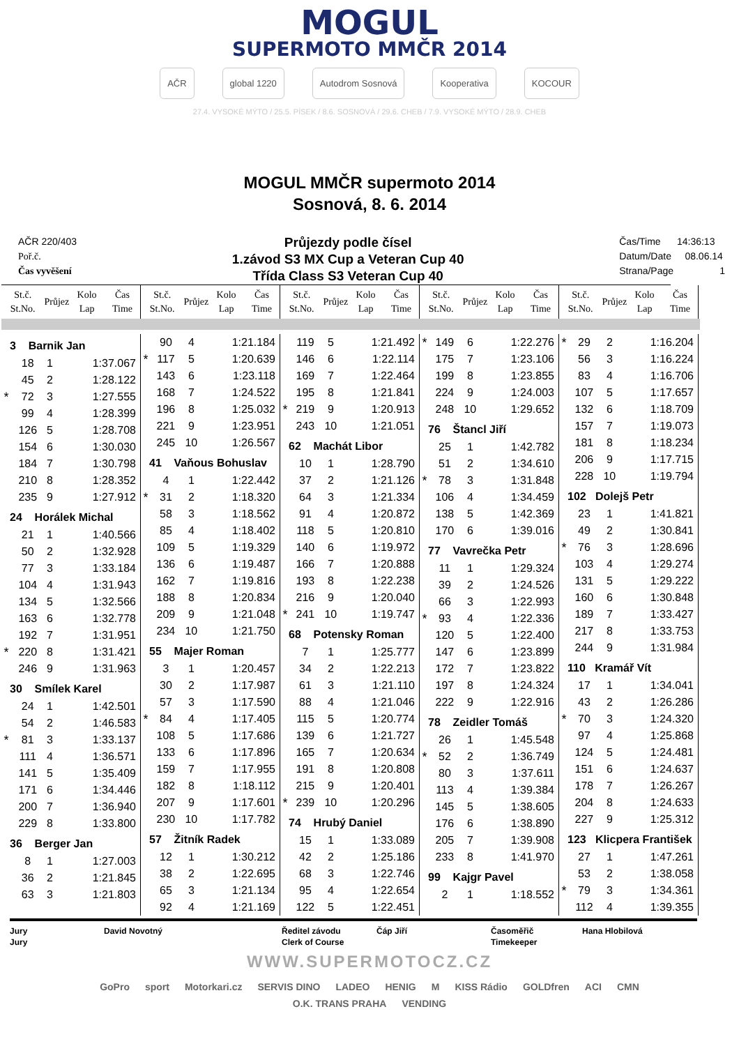MOGUL
SUPERMOTO MMČR 2014
AČR global 1220 Autodrom Sosnová Kooperativa KOCOUR
27.4. VYSOKÉ MÝTO / 25.5. PÍSEK / 8.6. SOSNOVÁ / 29.6. CHEB / 7.9. VYSOKÉ MÝTO / 28.9. CHEB
MOGUL MMČR supermoto 2014
Sosnová, 8. 6. 2014
AČR 220/403
Poř.č.
Čas vyvěšení
Průjezdy podle čísel
1.závod S3 MX Cup a Veteran Cup 40
Třída Class S3 Veteran Cup 40
Čas/Time 14:36:13
Datum/Date 08.06.14
Strana/Page 1
| St.č. St.No. | Průjez | Kolo Lap | Čas Time |
| --- | --- | --- | --- |
| St.č. St.No. | Průjez | Kolo Lap | Čas Time |
| --- | --- | --- | --- |
| St.č. St.No. | Průjez | Kolo Lap | Čas Time |
| --- | --- | --- | --- |
| St.č. St.No. | Průjez | Kolo Lap | Čas Time |
| --- | --- | --- | --- |
| St.č. St.No. | Průjez | Kolo Lap | Čas Time |
| --- | --- | --- | --- |
| 3 Barnik Jan | | | |
| | 18 | 1 | 1:37.067 |
| | 45 | 2 | 1:28.122 |
| * | 72 | 3 | 1:27.555 |
| | 99 | 4 | 1:28.399 |
| | 126 | 5 | 1:28.708 |
| | 154 | 6 | 1:30.030 |
| | 184 | 7 | 1:30.798 |
| | 210 | 8 | 1:28.352 |
| | 235 | 9 | 1:27.912 |
| 24 Horálek Michal | | | |
| | 21 | 1 | 1:40.566 |
| | 50 | 2 | 1:32.928 |
| | 77 | 3 | 1:33.184 |
| | 104 | 4 | 1:31.943 |
| | 134 | 5 | 1:32.566 |
| | 163 | 6 | 1:32.778 |
| | 192 | 7 | 1:31.951 |
| * | 220 | 8 | 1:31.421 |
| | 246 | 9 | 1:31.963 |
| 30 Smílek Karel | | | |
| | 24 | 1 | 1:42.501 |
| | 54 | 2 | 1:46.583 |
| * | 81 | 3 | 1:33.137 |
| | 111 | 4 | 1:36.571 |
| | 141 | 5 | 1:35.409 |
| | 171 | 6 | 1:34.446 |
| | 200 | 7 | 1:36.940 |
| | 229 | 8 | 1:33.800 |
| 36 Berger Jan | | | |
| | 8 | 1 | 1:27.003 |
| | 36 | 2 | 1:21.845 |
| | 63 | 3 | 1:21.803 |
| | 90 | 4 | 1:21.184 |
| * | 117 | 5 | 1:20.639 |
| | 143 | 6 | 1:23.118 |
| | 168 | 7 | 1:24.522 |
| | 196 | 8 | 1:25.032 |
| | 221 | 9 | 1:23.951 |
| | 245 | 10 | 1:26.567 |
| 41 Vaňous Bohuslav | | | |
| | 4 | 1 | 1:22.442 |
| * | 31 | 2 | 1:18.320 |
| | 58 | 3 | 1:18.562 |
| | 85 | 4 | 1:18.402 |
| | 109 | 5 | 1:19.329 |
| | 136 | 6 | 1:19.487 |
| | 162 | 7 | 1:19.816 |
| | 188 | 8 | 1:20.834 |
| | 209 | 9 | 1:21.048 |
| | 234 | 10 | 1:21.750 |
| 55 Majer Roman | | | |
| | 3 | 1 | 1:20.457 |
| | 30 | 2 | 1:17.987 |
| | 57 | 3 | 1:17.590 |
| * | 84 | 4 | 1:17.405 |
| | 108 | 5 | 1:17.686 |
| | 133 | 6 | 1:17.896 |
| | 159 | 7 | 1:17.955 |
| | 182 | 8 | 1:18.112 |
| | 207 | 9 | 1:17.601 |
| | 230 | 10 | 1:17.782 |
| 57 Žitník Radek | | | |
| | 12 | 1 | 1:30.212 |
| | 38 | 2 | 1:22.695 |
| | 65 | 3 | 1:21.134 |
| | 92 | 4 | 1:21.169 |
| | 119 | 5 | 1:21.492 |
| | 146 | 6 | 1:22.114 |
| | 169 | 7 | 1:22.464 |
| | 195 | 8 | 1:21.841 |
| * | 219 | 9 | 1:20.913 |
| | 243 | 10 | 1:21.051 |
| 62 Machát Libor | | | |
| | 10 | 1 | 1:28.790 |
| | 37 | 2 | 1:21.126 |
| | 64 | 3 | 1:21.334 |
| | 91 | 4 | 1:20.872 |
| | 118 | 5 | 1:20.810 |
| | 140 | 6 | 1:19.972 |
| | 166 | 7 | 1:20.888 |
| | 193 | 8 | 1:22.238 |
| | 216 | 9 | 1:20.040 |
| * | 241 | 10 | 1:19.747 |
| 68 Potensky Roman | | | |
| | 7 | 1 | 1:25.777 |
| | 34 | 2 | 1:22.213 |
| | 61 | 3 | 1:21.110 |
| | 88 | 4 | 1:21.046 |
| | 115 | 5 | 1:20.774 |
| | 139 | 6 | 1:21.727 |
| | 165 | 7 | 1:20.634 |
| | 191 | 8 | 1:20.808 |
| | 215 | 9 | 1:20.401 |
| * | 239 | 10 | 1:20.296 |
| 74 Hrubý Daniel | | | |
| | 15 | 1 | 1:33.089 |
| | 42 | 2 | 1:25.186 |
| | 68 | 3 | 1:22.746 |
| | 95 | 4 | 1:22.654 |
| | 122 | 5 | 1:22.451 |
| * | 149 | 6 | 1:22.276 |
| | 175 | 7 | 1:23.106 |
| | 199 | 8 | 1:23.855 |
| | 224 | 9 | 1:24.003 |
| | 248 | 10 | 1:29.652 |
| 76 Štancl Jiří | | | |
| | 25 | 1 | 1:42.782 |
| | 51 | 2 | 1:34.610 |
| * | 78 | 3 | 1:31.848 |
| | 106 | 4 | 1:34.459 |
| | 138 | 5 | 1:42.369 |
| | 170 | 6 | 1:39.016 |
| 77 Vavrečka Petr | | | |
| | 11 | 1 | 1:29.324 |
| | 39 | 2 | 1:24.526 |
| | 66 | 3 | 1:22.993 |
| * | 93 | 4 | 1:22.336 |
| | 120 | 5 | 1:22.400 |
| | 147 | 6 | 1:23.899 |
| | 172 | 7 | 1:23.822 |
| | 197 | 8 | 1:24.324 |
| | 222 | 9 | 1:22.916 |
| 78 Zeidler Tomáš | | | |
| | 26 | 1 | 1:45.548 |
| * | 52 | 2 | 1:36.749 |
| | 80 | 3 | 1:37.611 |
| | 113 | 4 | 1:39.384 |
| | 145 | 5 | 1:38.605 |
| | 176 | 6 | 1:38.890 |
| | 205 | 7 | 1:39.908 |
| | 233 | 8 | 1:41.970 |
| 99 Kajgr Pavel | | | |
| | 2 | 1 | 1:18.552 |
| * | 29 | 2 | 1:16.204 |
| | 56 | 3 | 1:16.224 |
| | 83 | 4 | 1:16.706 |
| | 107 | 5 | 1:17.657 |
| | 132 | 6 | 1:18.709 |
| | 157 | 7 | 1:19.073 |
| | 181 | 8 | 1:18.234 |
| | 206 | 9 | 1:17.715 |
| | 228 | 10 | 1:19.794 |
| 102 Dolejš Petr | | | |
| | 23 | 1 | 1:41.821 |
| | 49 | 2 | 1:30.841 |
| * | 76 | 3 | 1:28.696 |
| | 103 | 4 | 1:29.274 |
| | 131 | 5 | 1:29.222 |
| | 160 | 6 | 1:30.848 |
| | 189 | 7 | 1:33.427 |
| | 217 | 8 | 1:33.753 |
| | 244 | 9 | 1:31.984 |
| 110 Kramář Vít | | | |
| | 17 | 1 | 1:34.041 |
| | 43 | 2 | 1:26.286 |
| * | 70 | 3 | 1:24.320 |
| | 97 | 4 | 1:25.868 |
| | 124 | 5 | 1:24.481 |
| | 151 | 6 | 1:24.637 |
| | 178 | 7 | 1:26.267 |
| | 204 | 8 | 1:24.633 |
| | 227 | 9 | 1:25.312 |
| 123 Klicpera František | | | |
| | 27 | 1 | 1:47.261 |
| | 53 | 2 | 1:38.058 |
| * | 79 | 3 | 1:34.361 |
| | 112 | 4 | 1:39.355 |
Jury
Jury
David Novotný Ředitel závodu
Clerk of Course
Čáp Jiří Časoměřič
Timekeeper
Hana Hlobilová
WWW.SUPERMOTOCZ.CZ
GoPro sport Motorkari.cz SERVIS DINO LADEO HENIG M KISS Rádio GOLDfren ACI CMN O.K. TRANS PRAHA VENDING